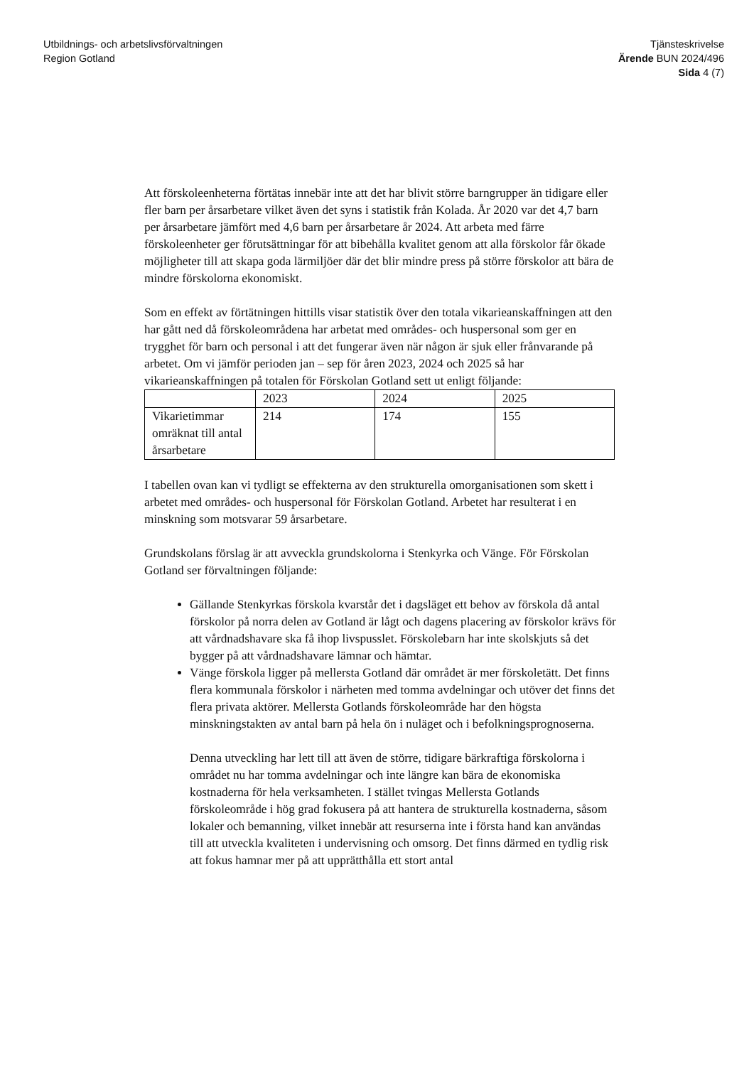Utbildnings- och arbetslivsförvaltningen
Region Gotland
Tjänsteskrivelse
Ärende BUN 2024/496
Sida 4 (7)
Att förskoleenheterna förtätas innebär inte att det har blivit större barngrupper än tidigare eller fler barn per årsarbetare vilket även det syns i statistik från Kolada. År 2020 var det 4,7 barn per årsarbetare jämfört med 4,6 barn per årsarbetare år 2024. Att arbeta med färre förskoleenheter ger förutsättningar för att bibehålla kvalitet genom att alla förskolor får ökade möjligheter till att skapa goda lärmiljöer där det blir mindre press på större förskolor att bära de mindre förskolorna ekonomiskt.
Som en effekt av förtätningen hittills visar statistik över den totala vikarieanskaffningen att den har gått ned då förskoleområdena har arbetat med områdes- och huspersonal som ger en trygghet för barn och personal i att det fungerar även när någon är sjuk eller frånvarande på arbetet. Om vi jämför perioden jan – sep för åren 2023, 2024 och 2025 så har vikarieanskaffningen på totalen för Förskolan Gotland sett ut enligt följande:
| | 2023 | 2024 | 2025 |
| Vikarietimmar omräknat till antal årsarbetare | 214 | 174 | 155 |
I tabellen ovan kan vi tydligt se effekterna av den strukturella omorganisationen som skett i arbetet med områdes- och huspersonal för Förskolan Gotland. Arbetet har resulterat i en minskning som motsvarar 59 årsarbetare.
Grundskolans förslag är att avveckla grundskolorna i Stenkyrka och Vänge. För Förskolan Gotland ser förvaltningen följande:
Gällande Stenkyrkas förskola kvarstår det i dagsläget ett behov av förskola då antal förskolor på norra delen av Gotland är lågt och dagens placering av förskolor krävs för att vårdnadshavare ska få ihop livspusslet. Förskolebarn har inte skolskjuts så det bygger på att vårdnadshavare lämnar och hämtar.
Vänge förskola ligger på mellersta Gotland där området är mer förskoletätt. Det finns flera kommunala förskolor i närheten med tomma avdelningar och utöver det finns det flera privata aktörer. Mellersta Gotlands förskoleområde har den högsta minskningstakten av antal barn på hela ön i nuläget och i befolkningsprognoserna.
Denna utveckling har lett till att även de större, tidigare bärkraftiga förskolorna i området nu har tomma avdelningar och inte längre kan bära de ekonomiska kostnaderna för hela verksamheten. I stället tvingas Mellersta Gotlands förskoleområde i hög grad fokusera på att hantera de strukturella kostnaderna, såsom lokaler och bemanning, vilket innebär att resurserna inte i första hand kan användas till att utveckla kvaliteten i undervisning och omsorg. Det finns därmed en tydlig risk att fokus hamnar mer på att upprätthålla ett stort antal